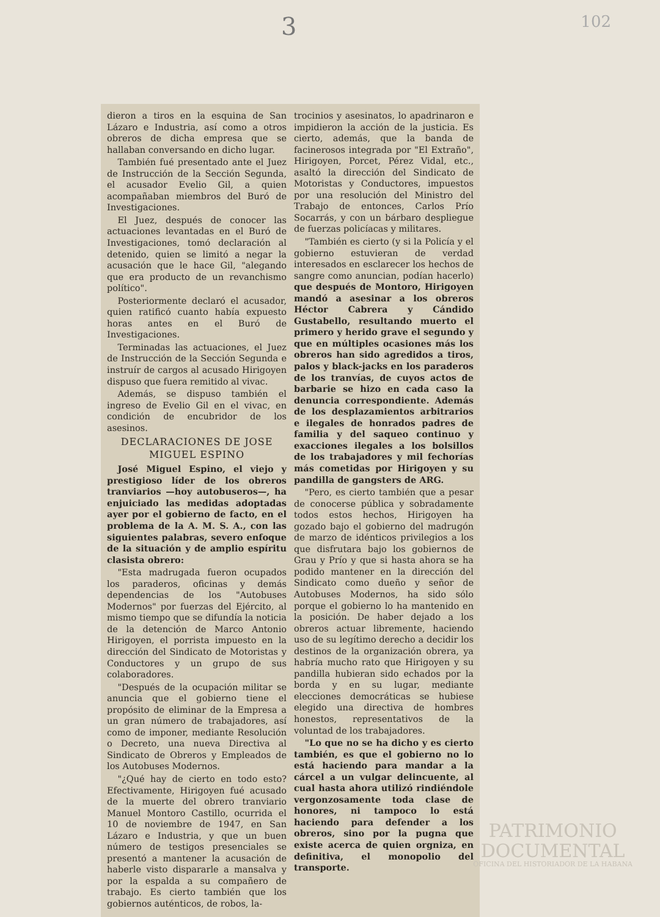3 102
dieron a tiros en la esquina de San Lázaro e Industria, así como a otros obreros de dicha empresa que se hallaban conversando en dicho lugar.
También fué presentado ante el Juez de Instrucción de la Sección Segunda, el acusador Evelio Gil, a quien acompañaban miembros del Buró de Investigaciones.
El Juez, después de conocer las actuaciones levantadas en el Buró de Investigaciones, tomó declaración al detenido, quien se limitó a negar la acusación que le hace Gil, "alegando que era producto de un revanchismo político".
Posteriormente declaró el acusador, quien ratificó cuanto había expuesto horas antes en el Buró de Investigaciones.
Terminadas las actuaciones, el Juez de Instrucción de la Sección Segunda e instruír de cargos al acusado Hirigoyen dispuso que fuera remitido al vivac.
Además, se dispuso también el ingreso de Evelio Gil en el vivac, en condición de encubridor de los asesinos.
DECLARACIONES DE JOSE MIGUEL ESPINO
José Miguel Espino, el viejo y prestigioso líder de los obreros tranviarios —hoy autobuseros—, ha enjuiciado las medidas adoptadas ayer por el gobierno de facto, en el problema de la A. M. S. A., con las siguientes palabras, severo enfoque de la situación y de amplio espíritu clasista obrero:
"Esta madrugada fueron ocupados los paraderos, oficinas y demás dependencias de los "Autobuses Modernos" por fuerzas del Ejército, al mismo tiempo que se difundía la noticia de la detención de Marco Antonio Hirigoyen, el porrista impuesto en la dirección del Sindicato de Motoristas y Conductores y un grupo de sus colaboradores.
"Después de la ocupación militar se anuncia que el gobierno tiene el propósito de eliminar de la Empresa a un gran número de trabajadores, así como de imponer, mediante Resolución o Decreto, una nueva Directiva al Sindicato de Obreros y Empleados de los Autobuses Modernos.
"¿Qué hay de cierto en todo esto? Efectivamente, Hirigoyen fué acusado de la muerte del obrero tranviario Manuel Montoro Castillo, ocurrida el 10 de noviembre de 1947, en San Lázaro e Industria, y que un buen número de testigos presenciales se presentó a mantener la acusación de haberle visto dispararle a mansalva y por la espalda a su compañero de trabajo. Es cierto también que los gobiernos auténticos, de robos, la-
trocinios y asesinatos, lo apadrinaron e impidieron la acción de la justicia. Es cierto, además, que la banda de facinerosos integrada por "El Extraño", Hirigoyen, Porcet, Pérez Vidal, etc., asaltó la dirección del Sindicato de Motoristas y Conductores, impuestos por una resolución del Ministro del Trabajo de entonces, Carlos Prío Socarrás, y con un bárbaro despliegue de fuerzas policíacas y militares.
"También es cierto (y si la Policía y el gobierno estuvieran de verdad interesados en esclarecer los hechos de sangre como anuncian, podían hacerlo) que después de Montoro, Hirigoyen mandó a asesinar a los obreros Héctor Cabrera y Cándido Gustabello, resultando muerto el primero y herido grave el segundo y que en múltiples ocasiones más los obreros han sido agredidos a tiros, palos y black-jacks en los paraderos de los tranvías, de cuyos actos de barbarie se hizo en cada caso la denuncia correspondiente. Además de los desplazamientos arbitrarios e ilegales de honrados padres de familia y del saqueo continuo y exacciones ilegales a los bolsillos de los trabajadores y mil fechorías más cometidas por Hirigoyen y su pandilla de gangsters de ARG.
"Pero, es cierto también que a pesar de conocerse pública y sobradamente todos estos hechos, Hirigoyen ha gozado bajo el gobierno del madrugón de marzo de idénticos privilegios a los que disfrutara bajo los gobiernos de Grau y Prío y que si hasta ahora se ha podido mantener en la dirección del Sindicato como dueño y señor de Autobuses Modernos, ha sido sólo porque el gobierno lo ha mantenido en la posición. De haber dejado a los obreros actuar libremente, haciendo uso de su legítimo derecho a decidir los destinos de la organización obrera, ya habría mucho rato que Hirigoyen y su pandilla hubieran sido echados por la borda y en su lugar, mediante elecciones democráticas se hubiese elegido una directiva de hombres honestos, representativos de la voluntad de los trabajadores.
"Lo que no se ha dicho y es cierto también, es que el gobierno no lo está haciendo para mandar a la cárcel a un vulgar delincuente, al cual hasta ahora utilizó rindiéndole vergonzosamente toda clase de honores, ni tampoco lo está haciendo para defender a los obreros, sino por la pugna que existe acerca de quien orgniza, en definitiva, el monopolio del transporte.
PATRIMONIO
DOCUMENTAL
OFICINA DEL HISTORIADOR DE LA HABANA